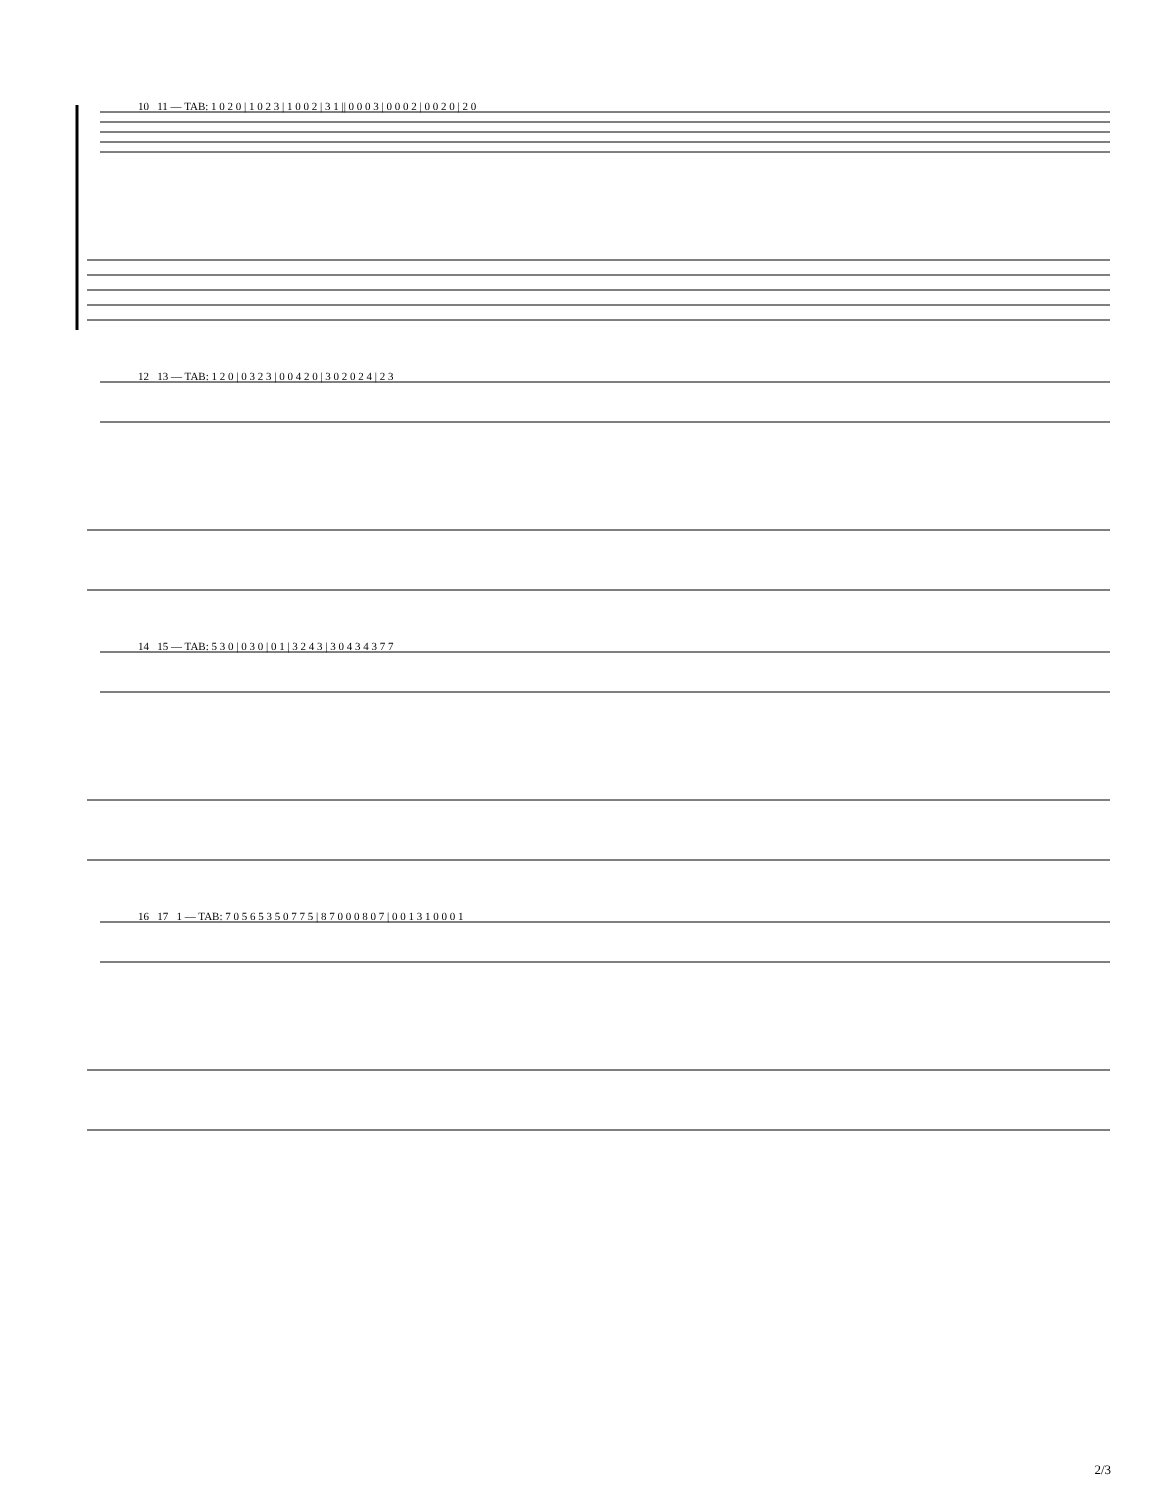10 11 — TAB: 1 0 2 0 | 1 0 2 3 | 1 0 0 2 | 3 1 || 0 0 0 3 | 0 0 0 2 | 0 0 2 0 | 2 0
12 13 — TAB: 1 2 0 | 0 3 2 3 | 0 0 4 2 0 | 3 0 2 0 2 4 | 2 3
14 15 — TAB: 5 3 0 | 0 3 0 | 0 1 | 3 2 4 3 | 3 0 4 3 4 3 7 7
16 17 1 — TAB: 7 0 5 6 5 3 5 0 7 7 5 | 8 7 0 0 0 8 0 7 | 0 0 1 3 1 0 0 0 1
2/3